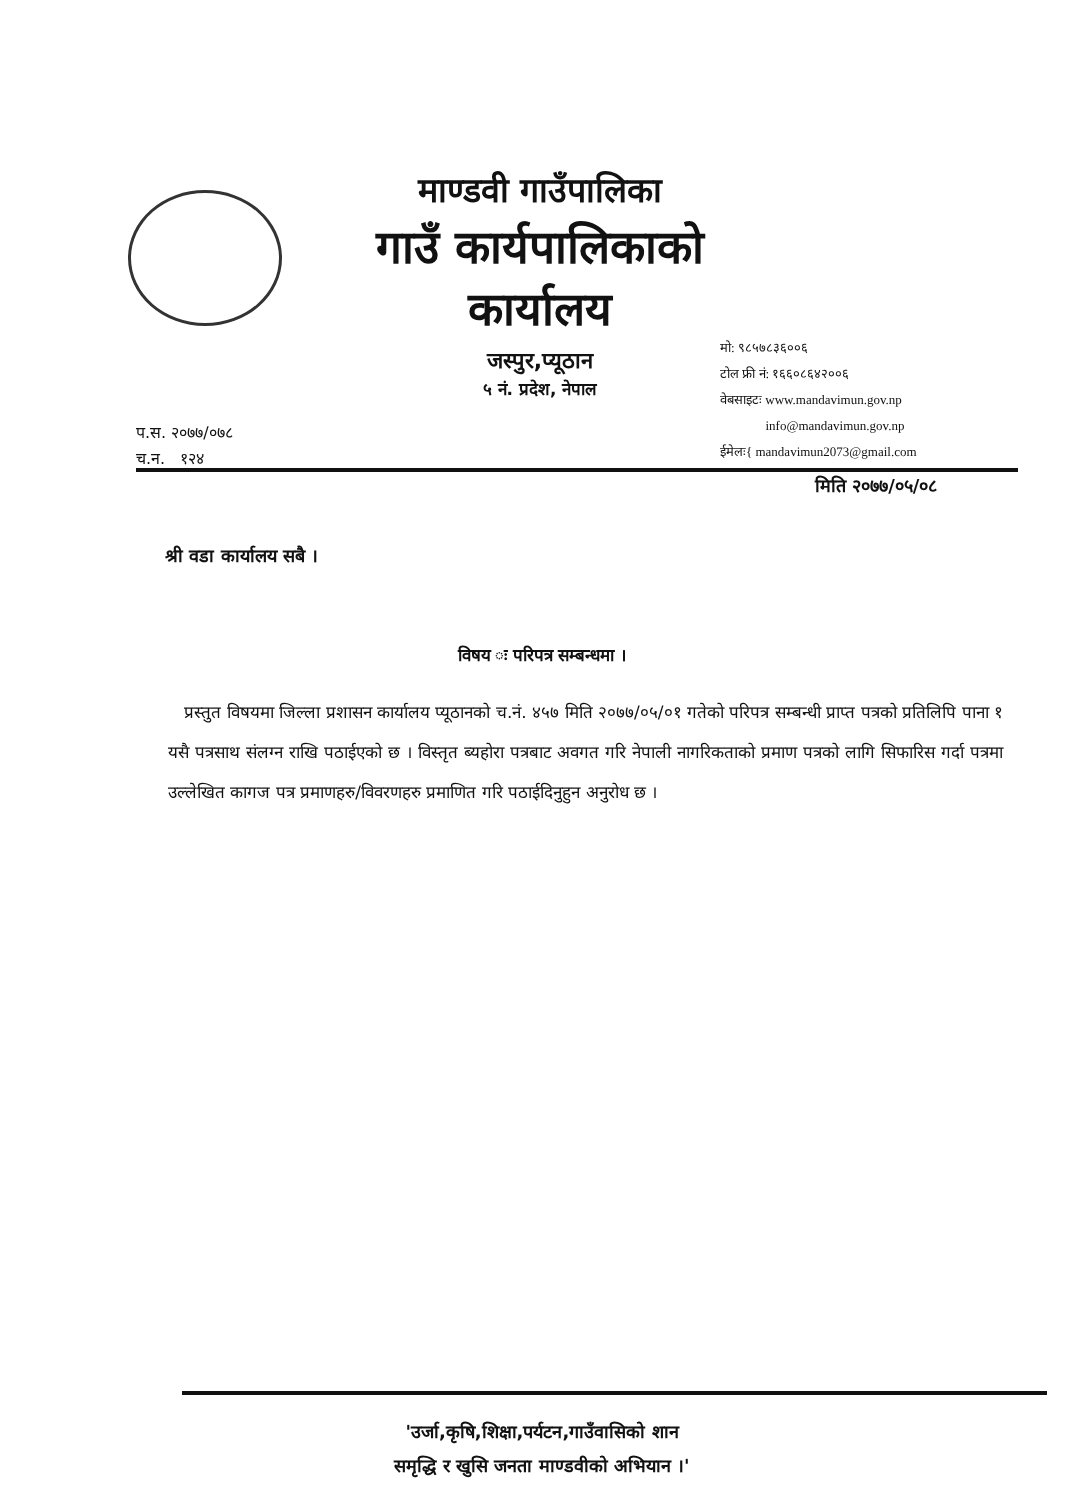माण्डवी गाउँपालिका
गाउँ कार्यपालिकाको कार्यालय
जस्पुर,प्यूठान
५ नं. प्रदेश, नेपाल
मो: ९८५७८३६००६
टोल फ्री नं: १६६०८६४२००६
वेबसाइटः www.mandavimun.gov.np
info@mandavimun.gov.np
ईमेलः{ mandavimun2073@gmail.com
प.स. २०७७/०७८
च.न. १२४
मिति २०७७/०५/०८
श्री वडा कार्यालय सबै ।
विषय ः परिपत्र सम्बन्धमा ।
प्रस्तुत विषयमा जिल्ला प्रशासन कार्यालय प्यूठानको च.नं. ४५७ मिति २०७७/०५/०१ गतेको परिपत्र सम्बन्धी प्राप्त पत्रको प्रतिलिपि पाना १ यसै पत्रसाथ संलग्न राखि पठाईएको छ । विस्तृत ब्यहोरा पत्रबाट अवगत गरि नेपाली नागरिकताको प्रमाण पत्रको लागि सिफारिस गर्दा पत्रमा उल्लेखित कागज पत्र प्रमाणहरु/विवरणहरु प्रमाणित गरि पठाईदिनुहुन अनुरोध छ ।
'उर्जा,कृषि,शिक्षा,पर्यटन,गाउँवासिको शान
समृद्धि र खुसि जनता माण्डवीको अभियान ।'